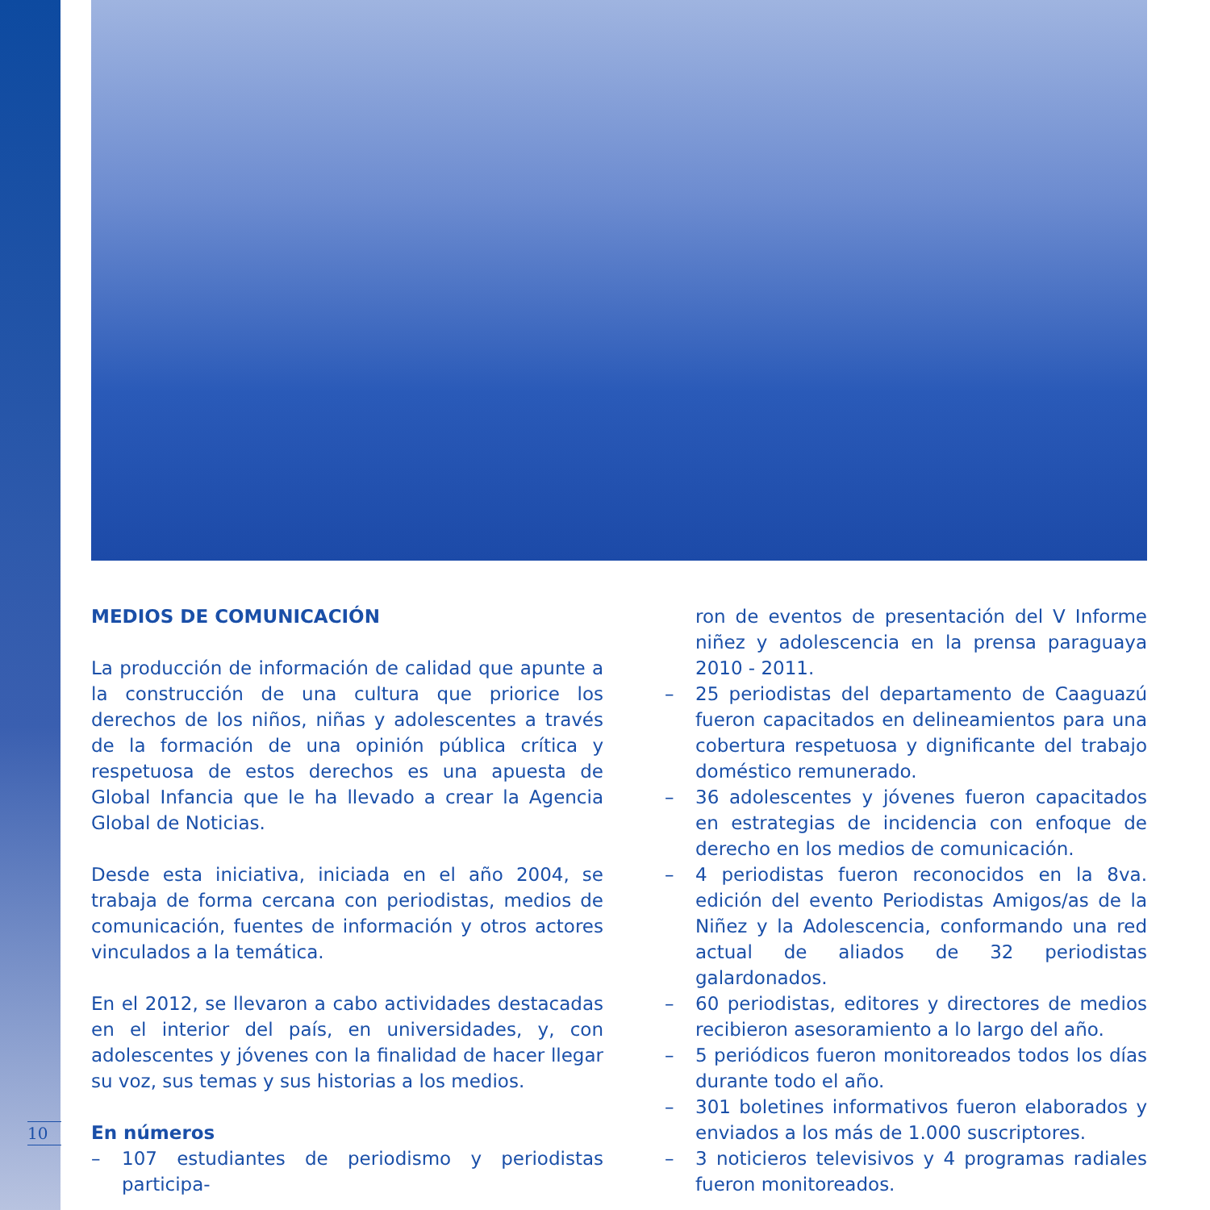MEDIOS DE COMUNICACIÓN
La producción de información de calidad que apunte a la construcción de una cultura que priorice los derechos de los niños, niñas y adolescentes a través de la formación de una opinión pública crítica y respetuosa de estos derechos es una apuesta de Global Infancia que le ha llevado a crear la Agencia Global de Noticias.
Desde esta iniciativa, iniciada en el año 2004, se trabaja de forma cercana con periodistas, medios de comunicación, fuentes de información y otros actores vinculados a la temática.
En el 2012, se llevaron a cabo actividades destacadas en el interior del país, en universidades, y, con adolescentes y jóvenes con la finalidad de hacer llegar su voz, sus temas y sus historias a los medios.
En números
– 107 estudiantes de periodismo y periodistas participa-
ron de eventos de presentación del V Informe niñez y adolescencia en la prensa paraguaya 2010 - 2011.
– 25 periodistas del departamento de Caaguazú fueron capacitados en delineamientos para una cobertura respetuosa y dignificante del trabajo doméstico remunerado.
– 36 adolescentes y jóvenes fueron capacitados en estrategias de incidencia con enfoque de derecho en los medios de comunicación.
– 4 periodistas fueron reconocidos en la 8va. edición del evento Periodistas Amigos/as de la Niñez y la Adolescencia, conformando una red actual de aliados de 32 periodistas galardonados.
– 60 periodistas, editores y directores de medios recibieron asesoramiento a lo largo del año.
– 5 periódicos fueron monitoreados todos los días durante todo el año.
– 301 boletines informativos fueron elaborados y enviados a los más de 1.000 suscriptores.
– 3 noticieros televisivos y 4 programas radiales fueron monitoreados.
10